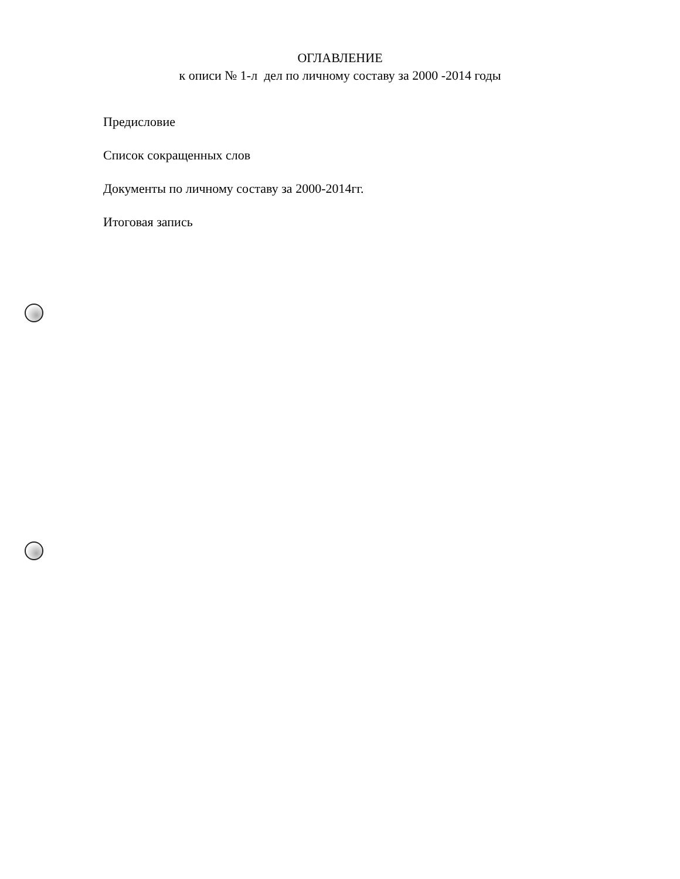ОГЛАВЛЕНИЕ
к описи № 1-л дел по личному составу за 2000 -2014 годы
Предисловие
Список сокращенных слов
Документы по личному составу за 2000-2014гг.
Итоговая запись